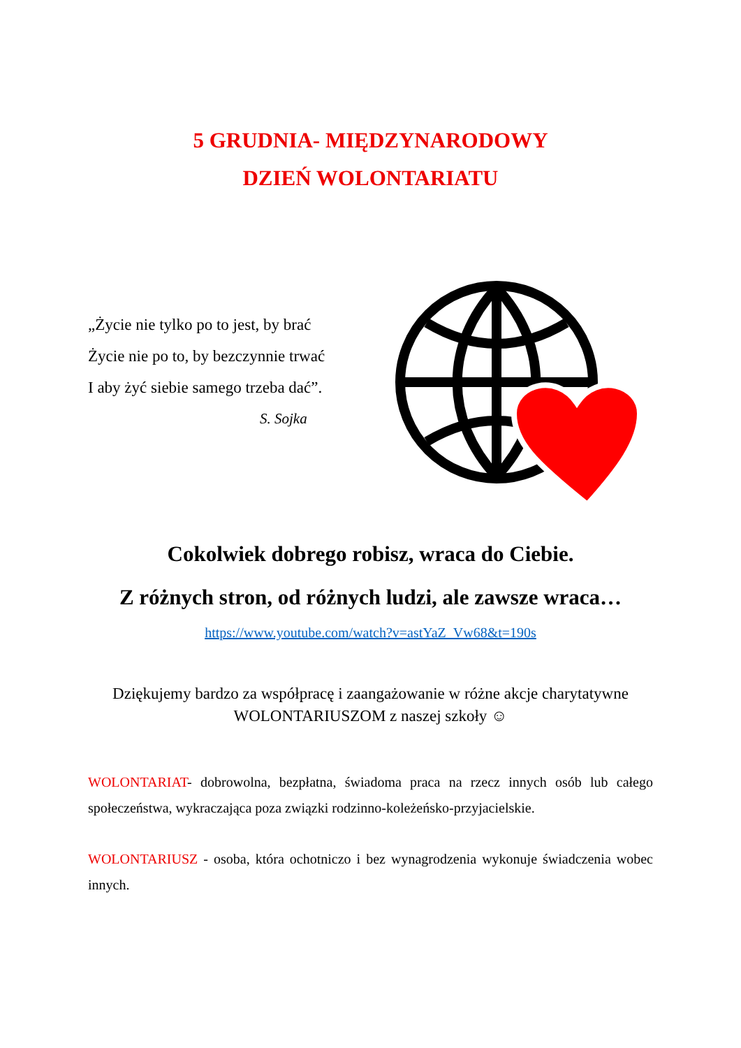5 GRUDNIA- MIĘDZYNARODOWY
DZIEŃ WOLONTARIATU
„Życie nie tylko po to jest, by brać
Życie nie po to, by bezczynnie trwać
I aby żyć siebie samego trzeba dać”.
S. Sojka
Cokolwiek dobrego robisz, wraca do Ciebie.
Z różnych stron, od różnych ludzi, ale zawsze wraca…
https://www.youtube.com/watch?v=astYaZ_Vw68&t=190s
Dziękujemy bardzo za współpracę i zaangażowanie w różne akcje charytatywne
WOLONTARIUSZOM z naszej szkoły ☺
WOLONTARIAT- dobrowolna, bezpłatna, świadoma praca na rzecz innych osób lub całego społeczeństwa, wykraczająca poza związki rodzinno-koleżeńsko-przyjacielskie.
WOLONTARIUSZ - osoba, która ochotniczo i bez wynagrodzenia wykonuje świadczenia wobec innych.